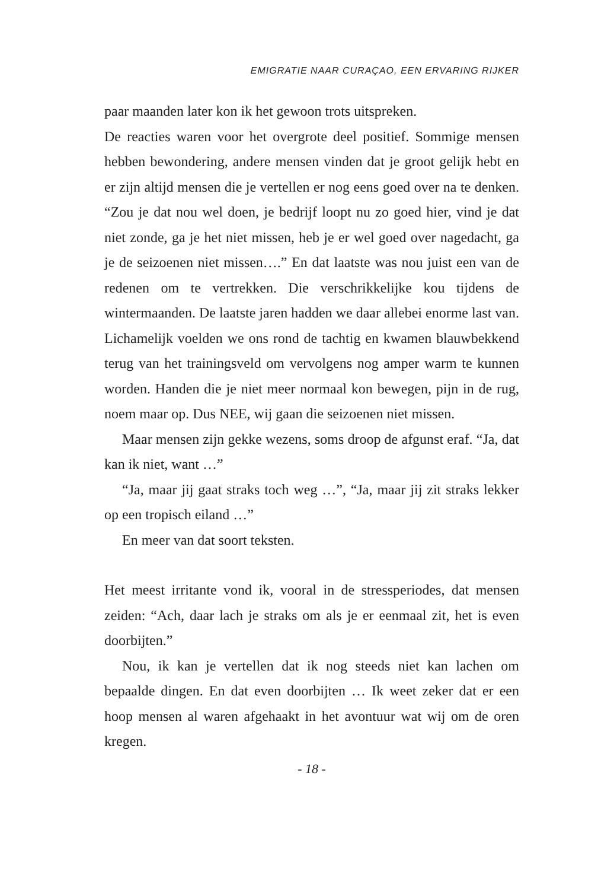EMIGRATIE NAAR CURAÇAO, EEN ERVARING RIJKER
paar maanden later kon ik het gewoon trots uitspreken.
De reacties waren voor het overgrote deel positief. Sommige mensen hebben bewondering, andere mensen vinden dat je groot gelijk hebt en er zijn altijd mensen die je vertellen er nog eens goed over na te denken. “Zou je dat nou wel doen, je bedrijf loopt nu zo goed hier, vind je dat niet zonde, ga je het niet missen, heb je er wel goed over nagedacht, ga je de seizoenen niet missen….” En dat laatste was nou juist een van de redenen om te vertrekken. Die verschrikkelijke kou tijdens de wintermaanden. De laatste jaren hadden we daar allebei enorme last van. Lichamelijk voelden we ons rond de tachtig en kwamen blauwbekkend terug van het trainingsveld om vervolgens nog amper warm te kunnen worden. Handen die je niet meer normaal kon bewegen, pijn in de rug, noem maar op. Dus NEE, wij gaan die seizoenen niet missen.
Maar mensen zijn gekke wezens, soms droop de afgunst eraf. “Ja, dat kan ik niet, want …”
“Ja, maar jij gaat straks toch weg …”, “Ja, maar jij zit straks lekker op een tropisch eiland …”
En meer van dat soort teksten.
Het meest irritante vond ik, vooral in de stressperiodes, dat mensen zeiden: “Ach, daar lach je straks om als je er eenmaal zit, het is even doorbijten.”
Nou, ik kan je vertellen dat ik nog steeds niet kan lachen om bepaalde dingen. En dat even doorbijten … Ik weet zeker dat er een hoop mensen al waren afgehaakt in het avontuur wat wij om de oren kregen.
- 18 -